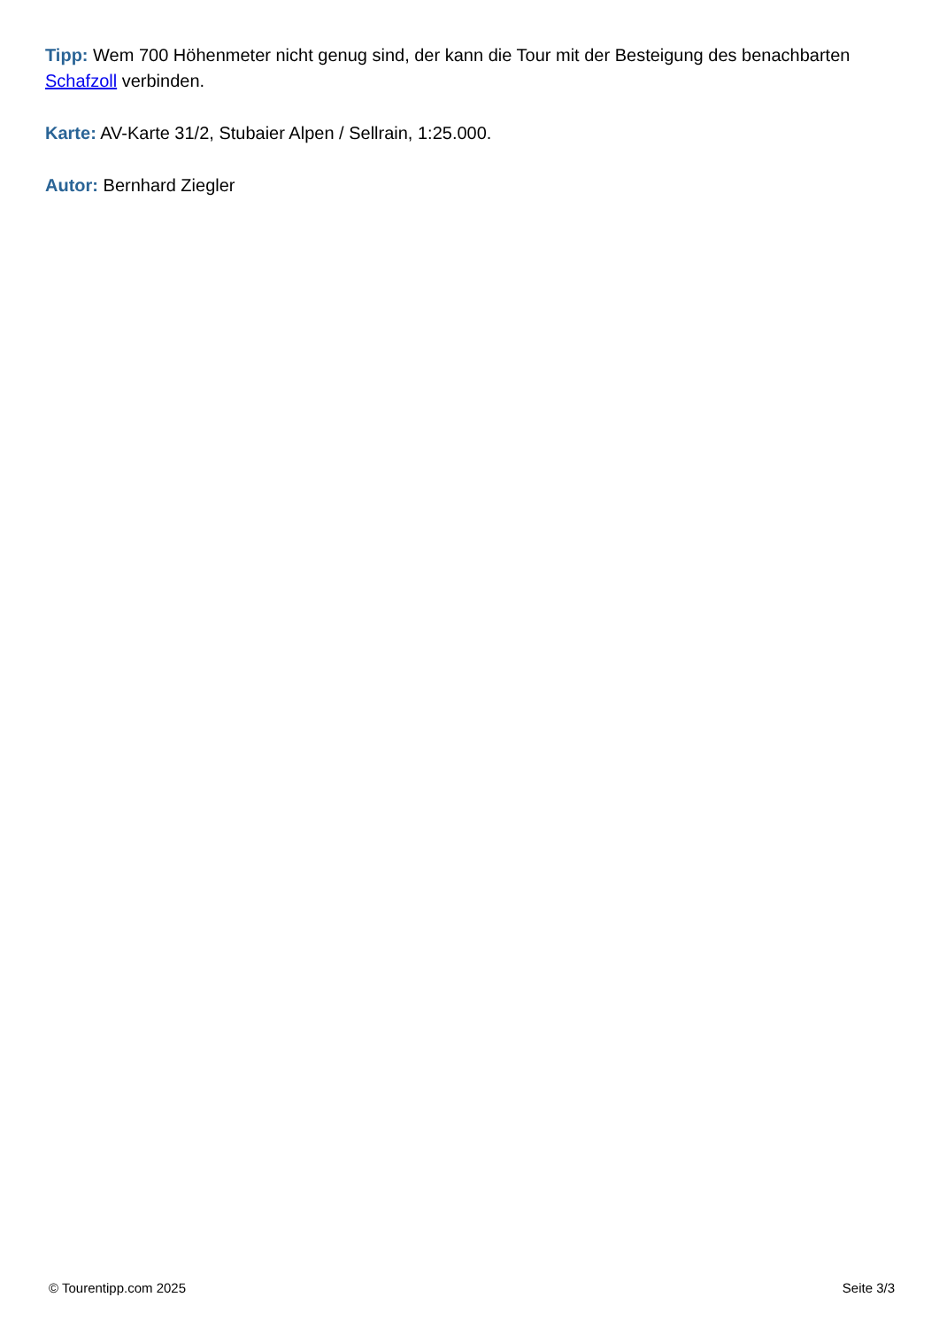Tipp: Wem 700 Höhenmeter nicht genug sind, der kann die Tour mit der Besteigung des benachbarten Schafzoll verbinden.
Karte: AV-Karte 31/2, Stubaier Alpen / Sellrain, 1:25.000.
Autor: Bernhard Ziegler
© Tourentipp.com 2025 Seite 3/3